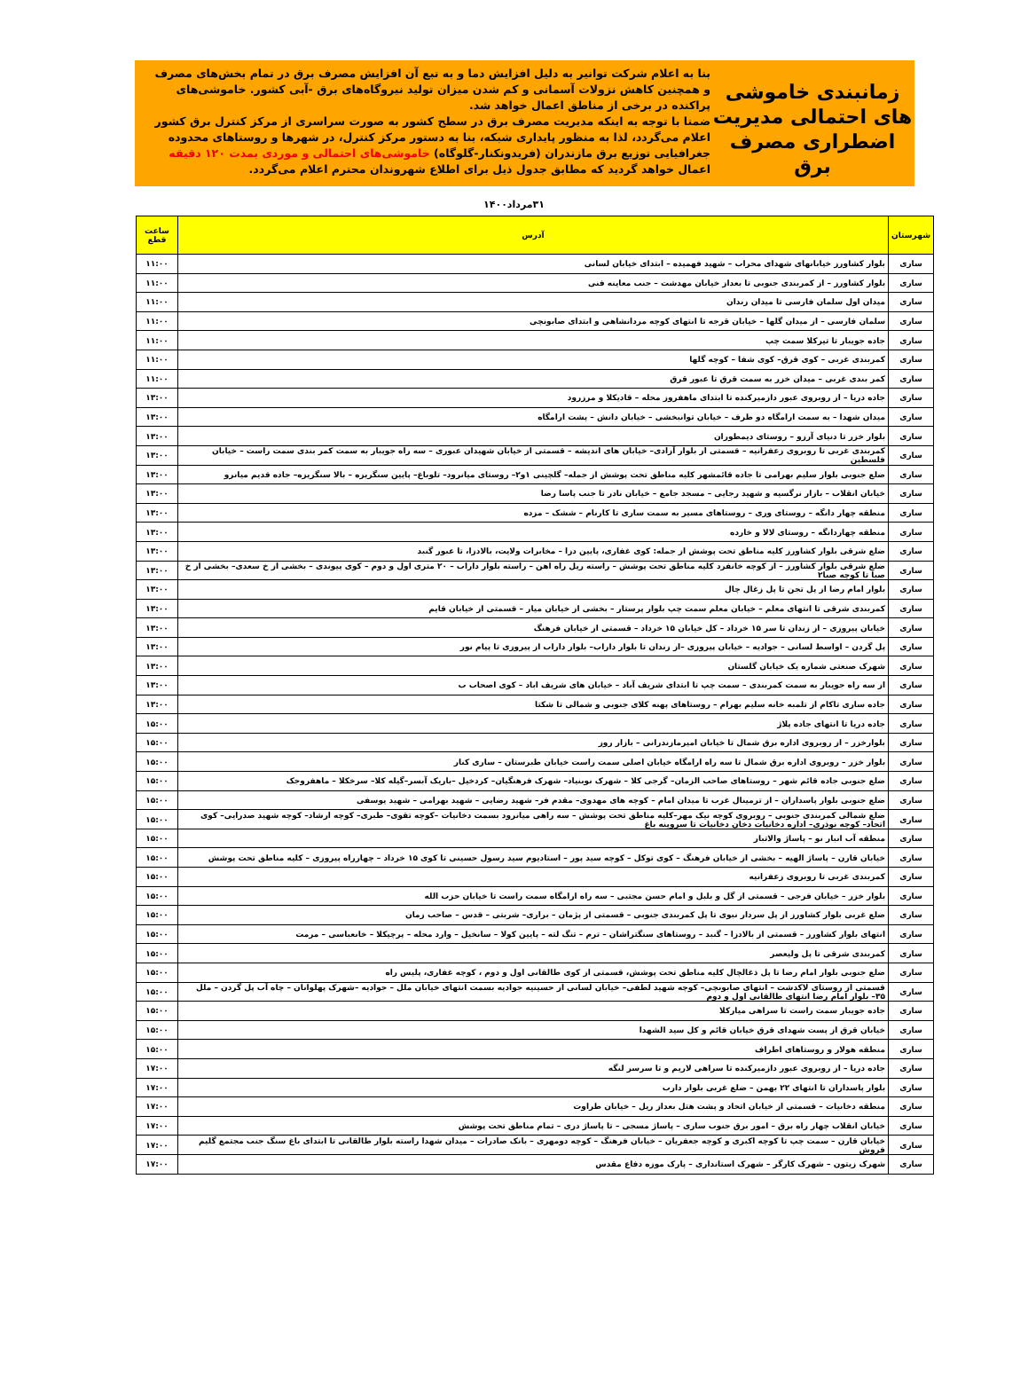زمانبندی خاموشی های احتمالی مدیریت اضطراری مصرف برق
بنا به اعلام شرکت توانیر به دلیل افزایش دما و به تبع آن افزایش مصرف برق در تمام بخش‌های مصرف و همچنین کاهش نزولات آسمانی و کم شدن میزان تولید نیروگاه‌های برق -آبی کشور. خاموشی‌های پراکنده در برخی از مناطق اعمال خواهد شد.
ضمنا با توجه به اینکه مدیریت مصرف برق در سطح کشور به صورت سراسری از مرکز کنترل برق کشور اعلام می‌گردد، لذا به منظور پایداری شبکه، بنا به دستور مرکز کنترل، در شهرها و روستاهای محدوده جغرافیایی توزیع برق مازندران (فریدونکنار-گلوگاه) خاموشی‌های احتمالی و موردی بمدت ۱۲۰ دقیقه اعمال خواهد گردید که مطابق جدول ذیل برای اطلاع شهروندان محترم اعلام می‌گردد.
۳۱مرداد۱۴۰۰
| شهرستان | آدرس | ساعت قطع |
| --- | --- | --- |
| ساری | بلوار کشاورز خیابانهای شهدای محراب – شهید فهمیده – ابتدای خیابان لسانی | ۱۱:۰۰ |
| ساری | بلوار کشاورز – از کمربندی جنوبی تا بعداز خیابان مهدشت – جنب معاینه فنی | ۱۱:۰۰ |
| ساری | میدان اول سلمان فارسی تا میدان زندان | ۱۱:۰۰ |
| ساری | سلمان فارسی – از میدان گلها – خیابان قرجه تا انتهای کوچه مردانشاهی و ابتدای صابونچی | ۱۱:۰۰ |
| ساری | جاده جویبار تا تیرکلا سمت چپ | ۱۱:۰۰ |
| ساری | کمربندی غربی – کوی قرق– کوی شفا – کوچه گلها | ۱۱:۰۰ |
| ساری | کمر بندی غربی – میدان خزر به سمت قرق تا عبور قرق | ۱۱:۰۰ |
| ساری | جاده دریا – از روبروی عبور دازمیرکنده تا ابتدای ماهفروز محله – قادیکلا و مرزرود | ۱۳:۰۰ |
| ساری | میدان شهدا – به سمت ارامگاه دو طرف – خیابان توانبخشی – خیابان دانش – پشت ارامگاه | ۱۳:۰۰ |
| ساری | بلوار خزر تا دنیای آرزو – روستای دیمطوران | ۱۳:۰۰ |
| ساری | کمربندی غربی تا روبروی زعفرانیه – قسمتی از بلوار آزادی– خیابان های اندیشه – قسمتی از خیابان شهیدان عبوری – سه راه جویبار به سمت کمر بندی سمت راست – خیابان فلسطین | ۱۳:۰۰ |
| ساری | ضلع جنوبی بلوار سلیم بهرامی تا جاده قائمشهر کلیه مناطق تحت پوشش از جمله– گلچینی ۱و۲– روستای میانرود– تلوباغ– پایین سنگریزه – بالا سنگریزه– جاده قدیم میانرو | ۱۳:۰۰ |
| ساری | خیابان انقلاب – بازار نرگسیه و شهید رجایی – مسجد جامع – خیابان نادر تا جنب پاسا رضا | ۱۳:۰۰ |
| ساری | منطقه چهار دانگه – روستای وری – روستاهای مسیر به سمت ساری تا کارنام – ششک – مزده | ۱۳:۰۰ |
| ساری | منطقه چهاردانگه – روستای لالا و خارده | ۱۳:۰۰ |
| ساری | ضلع شرقی بلوار کشاورز کلیه مناطق تحت پوشش از جمله: کوی غفاری، پایین دزا – مخابرات ولایت، بالادزا، تا عبور گنبد | ۱۳:۰۰ |
| ساری | ضلع شرقی بلوار کشاورز – از کوچه خانفرد کلیه مناطق تحت پوشش – راسته ریل راه اهن – راسته بلوار داراب – ۲۰ متری اول و دوم – کوی پیوندی – بخشی از خ سعدی– بخشی از خ صبا تا کوچه صبا۲ | ۱۳:۰۰ |
| ساری | بلوار امام رضا از پل تجن تا پل زغال چال | ۱۳:۰۰ |
| ساری | کمربندی شرقی تا انتهای معلم – خیابان معلم سمت چپ بلوار پرستار – بخشی از خیابان میار – قسمتی از خیابان قایم | ۱۳:۰۰ |
| ساری | خیابان پیروزی – از زندان تا سر ۱۵ خرداد – کل خیابان ۱۵ خرداد – قسمتی از خیابان فرهنگ | ۱۳:۰۰ |
| ساری | پل گردن – اواسط لسانی – جوادیه – خیابان پیروزی –از زندان تا بلوار داراب– بلوار داراب از پیروزی تا پیام نور | ۱۳:۰۰ |
| ساری | شهرک صنعتی شماره یک خیابان گلستان | ۱۳:۰۰ |
| ساری | از سه راه جویبار به سمت کمربندی – سمت چپ تا ابتدای شریف آباد – خیابان های شریف اباد – کوی اصحاب ب | ۱۳:۰۰ |
| ساری | جاده ساری تاکام از تلمبه خانه سلیم بهرام – روستاهای پهنه کلای جنوبی و شمالی تا شکتا | ۱۳:۰۰ |
| ساری | جاده دریا تا انتهای جاده پلاژ | ۱۵:۰۰ |
| ساری | بلوارخزر – از روبروی اداره برق شمال تا خیابان امیرمازندرانی – بازار روز | ۱۵:۰۰ |
| ساری | بلوار خزر – روبروی اداره برق شمال تا سه راه ارامگاه خیابان اصلی سمت راست خیابان طبرستان – ساری کنار | ۱۵:۰۰ |
| ساری | ضلع جنوبی جاده قائم شهر – روستاهای صاحب الزمان– گرجی کلا – شهرک نوبنیاد– شهرک فرهنگیان– کردخیل –باریک آبسر–گیله کلا– سرخکلا – ماهفروجک | ۱۵:۰۰ |
| ساری | ضلع جنوبی بلوار پاسداران – از ترمینال غرب تا میدان امام – کوچه های مهدوی– مقدم فر– شهید رضایی – شهید بهرامی – شهید یوسفی | ۱۵:۰۰ |
| ساری | ضلع شمالی کمربندی جنوبی – روبروی کوچه نیک مهر–کلیه مناطق تحت پوشش – سه راهی میانرود بسمت دخانیات –کوچه تقوی– طبری– کوچه ارشاد– کوچه شهید صدرایی– کوی اتحاد– کوچه نوذری– اداره دخانیات دخان دخانیات تا سروینه باغ | ۱۵:۰۰ |
| ساری | منطقه آب انبار نو – پاساژ والاتبار | ۱۵:۰۰ |
| ساری | خیابان قارن – پاساژ الهیه – بخشی از خیابان فرهنگ – کوی توکل – کوچه سید پور – استادیوم سید رسول حسینی تا کوی ۱۵ خرداد – چهارراه پیروزی – کلیه مناطق تحت پوشش | ۱۵:۰۰ |
| ساری | کمربندی غربی تا روبروی زعفرانیه | ۱۵:۰۰ |
| ساری | بلوار خزر – خیابان فرجی – قسمتی از گل و بلبل و امام حسن مجتبی – سه راه ارامگاه سمت راست تا خیابان حزب الله | ۱۵:۰۰ |
| ساری | ضلع غربی بلوار کشاورز از پل سردار نبوی تا پل کمربندی جنوبی – قسمتی از پژمان – براری– شربتی – قدس – صاحب زمان | ۱۵:۰۰ |
| ساری | انتهای بلوار کشاورز – قسمتی از بالادزا – گنبد – روستاهای سنگتراشان – ترم – تنگ لته – پایین کولا – سانخیل – وارد محله – پرچیکلا – خانعباسی – مرمت | ۱۵:۰۰ |
| ساری | کمربندی شرقی تا پل ولیعصر | ۱۵:۰۰ |
| ساری | ضلع جنوبی بلوار امام رضا تا پل ذغالچال کلیه مناطق تحت پوشش، قسمتی از کوی طالقانی اول و دوم ، کوچه غفاری، پلیس راه | ۱۵:۰۰ |
| ساری | قسمتی از روستای لاکدشت – انتهای صابونچی– کوچه شهید لطفی– خیابان لسانی از حسینیه جوادیه بسمت انتهای خیابان ملل – جوادیه –شهرک پهلوانان – چاه آب پل گردن – ملل ۳۵– بلوار امام رضا انتهای طالقانی اول و دوم | ۱۵:۰۰ |
| ساری | جاده جویبار سمت راست تا سراهی میارکلا | ۱۵:۰۰ |
| ساری | خیابان قرق از پست شهدای قرق خیابان قائم و کل سید الشهدا | ۱۵:۰۰ |
| ساری | منطقه هولار و روستاهای اطراف | ۱۵:۰۰ |
| ساری | جاده دریا – از روبروی عبور دازمیرکنده تا سراهی لاریم و تا سرسر لنگه | ۱۷:۰۰ |
| ساری | بلوار پاسداران تا انتهای ۲۲ بهمن – ضلع غربی بلوار دارب | ۱۷:۰۰ |
| ساری | منطقه دخانیات – قسمتی از خیابان اتحاد و پشت هتل بعداز ریل – خیابان طراوت | ۱۷:۰۰ |
| ساری | خیابان انقلاب چهار راه برق – امور برق جنوب ساری – پاساژ مسجی – تا پاساژ دری – تمام مناطق تحت پوشش | ۱۷:۰۰ |
| ساری | خیابان قارن – سمت چپ تا کوچه اکبری و کوچه جعفریان – خیابان فرهنگ – کوچه دومهری – بانک صادرات – میدان شهدا راسته بلوار طالقانی تا ابتدای باغ سنگ جنب مجتمع گلیم فروش | ۱۷:۰۰ |
| ساری | شهرک زیتون – شهرک کارگر – شهرک استانداری – پارک موزه دفاع مقدس | ۱۷:۰۰ |